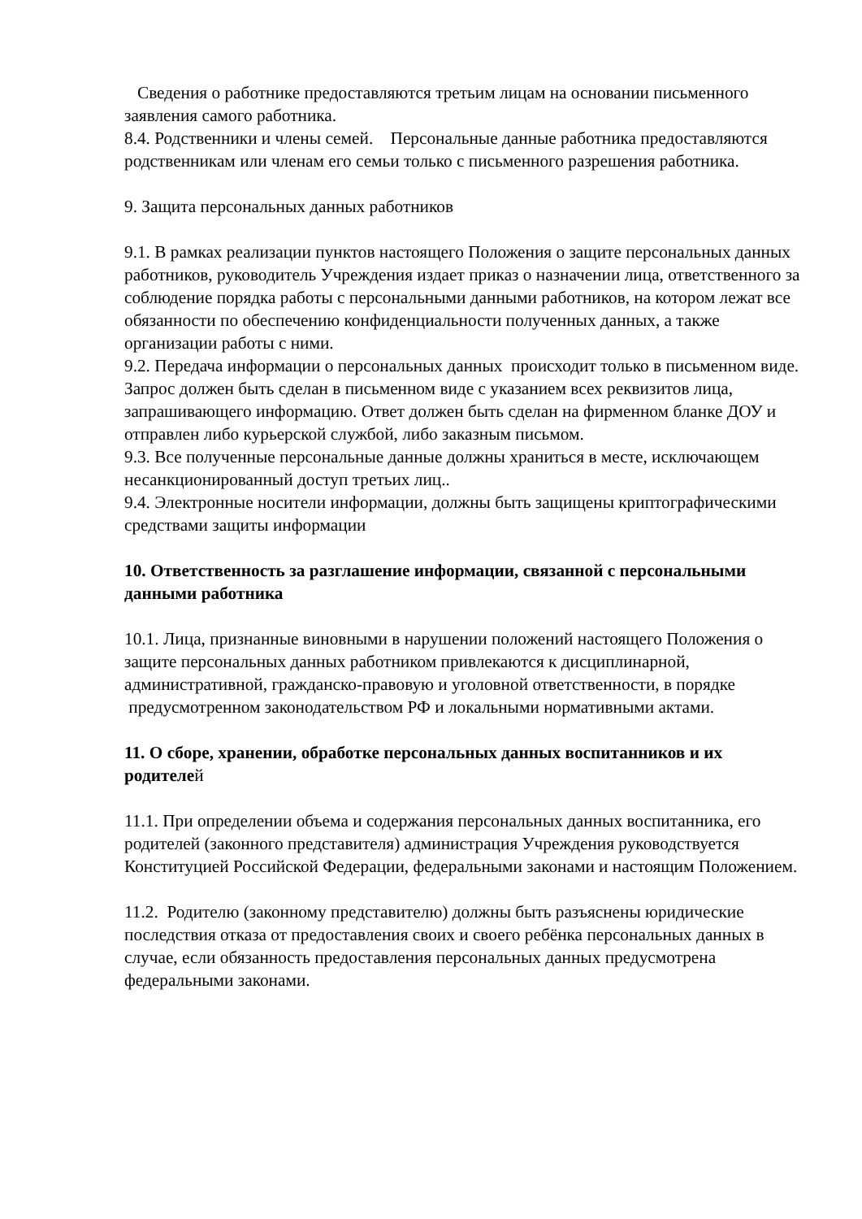Сведения о работнике предоставляются третьим лицам на основании письменного заявления самого работника.
8.4. Родственники и члены семей. Персональные данные работника предоставляются родственникам или членам его семьи только с письменного разрешения работника.
9. Защита персональных данных работников
9.1. В рамках реализации пунктов настоящего Положения о защите персональных данных работников, руководитель Учреждения издает приказ о назначении лица, ответственного за соблюдение порядка работы с персональными данными работников, на котором лежат все обязанности по обеспечению конфиденциальности полученных данных, а также организации работы с ними.
9.2. Передача информации о персональных данных происходит только в письменном виде. Запрос должен быть сделан в письменном виде с указанием всех реквизитов лица, запрашивающего информацию. Ответ должен быть сделан на фирменном бланке ДОУ и отправлен либо курьерской службой, либо заказным письмом.
9.3. Все полученные персональные данные должны храниться в месте, исключающем несанкционированный доступ третьих лиц..
9.4. Электронные носители информации, должны быть защищены криптографическими средствами защиты информации
10. Ответственность за разглашение информации, связанной с персональными данными работника
10.1. Лица, признанные виновными в нарушении положений настоящего Положения о защите персональных данных работником привлекаются к дисциплинарной, административной, гражданско-правовую и уголовной ответственности, в порядке предусмотренном законодательством РФ и локальными нормативными актами.
11. О сборе, хранении, обработке персональных данных воспитанников и их родителей
11.1. При определении объема и содержания персональных данных воспитанника, его родителей (законного представителя) администрация Учреждения руководствуется Конституцией Российской Федерации, федеральными законами и настоящим Положением.
11.2. Родителю (законному представителю) должны быть разъяснены юридические последствия отказа от предоставления своих и своего ребёнка персональных данных в случае, если обязанность предоставления персональных данных предусмотрена федеральными законами.